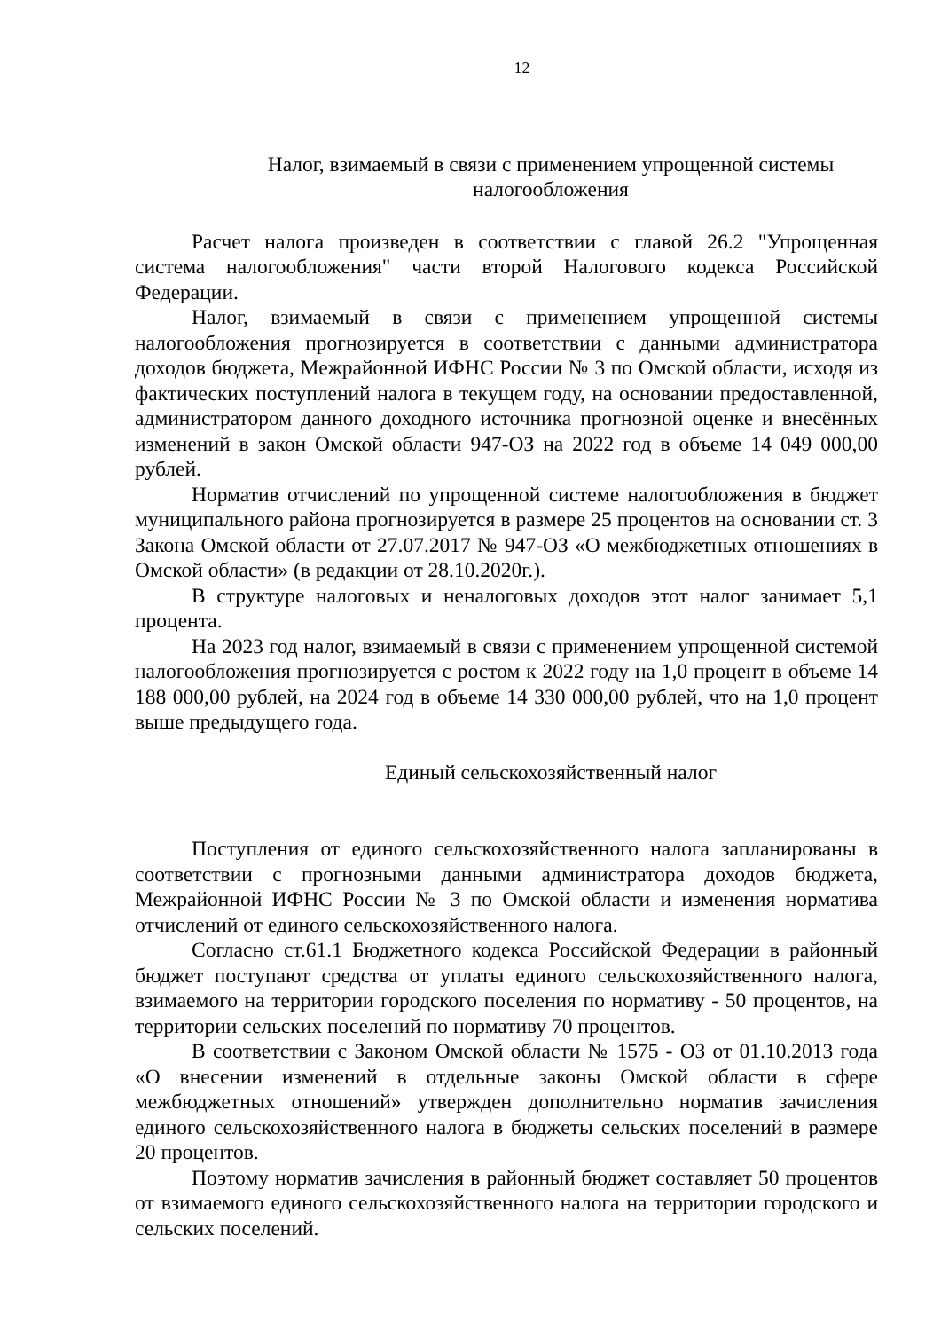12
Налог, взимаемый в связи с применением упрощенной системы
налогообложения
Расчет налога произведен в соответствии с главой 26.2 "Упрощенная система налогообложения" части второй Налогового кодекса Российской Федерации.
Налог, взимаемый в связи с применением упрощенной системы налогообложения прогнозируется в соответствии с данными администратора доходов бюджета, Межрайонной ИФНС России № 3 по Омской области, исходя из фактических поступлений налога в текущем году, на основании предоставленной, администратором данного доходного источника прогнозной оценке и внесённых изменений в закон Омской области 947-ОЗ на 2022 год в объеме 14 049 000,00 рублей.
Норматив отчислений по упрощенной системе налогообложения в бюджет муниципального района прогнозируется в размере 25 процентов на основании ст. 3 Закона Омской области от 27.07.2017 № 947-ОЗ «О межбюджетных отношениях в Омской области» (в редакции от 28.10.2020г.).
В структуре налоговых и неналоговых доходов этот налог занимает 5,1 процента.
На 2023 год налог, взимаемый в связи с применением упрощенной системой налогообложения прогнозируется с ростом к 2022 году на 1,0 процент в объеме 14 188 000,00 рублей, на 2024 год в объеме 14 330 000,00 рублей, что на 1,0 процент выше предыдущего года.
Единый сельскохозяйственный налог
Поступления от единого сельскохозяйственного налога запланированы в соответствии с прогнозными данными администратора доходов бюджета, Межрайонной ИФНС России № 3 по Омской области и изменения норматива отчислений от единого сельскохозяйственного налога.
Согласно ст.61.1 Бюджетного кодекса Российской Федерации в районный бюджет поступают средства от уплаты единого сельскохозяйственного налога, взимаемого на территории городского поселения по нормативу - 50 процентов, на территории сельских поселений по нормативу 70 процентов.
В соответствии с Законом Омской области № 1575 - ОЗ от 01.10.2013 года «О внесении изменений в отдельные законы Омской области в сфере межбюджетных отношений» утвержден дополнительно норматив зачисления единого сельскохозяйственного налога в бюджеты сельских поселений в размере 20 процентов.
Поэтому норматив зачисления в районный бюджет составляет 50 процентов от взимаемого единого сельскохозяйственного налога на территории городского и сельских поселений.